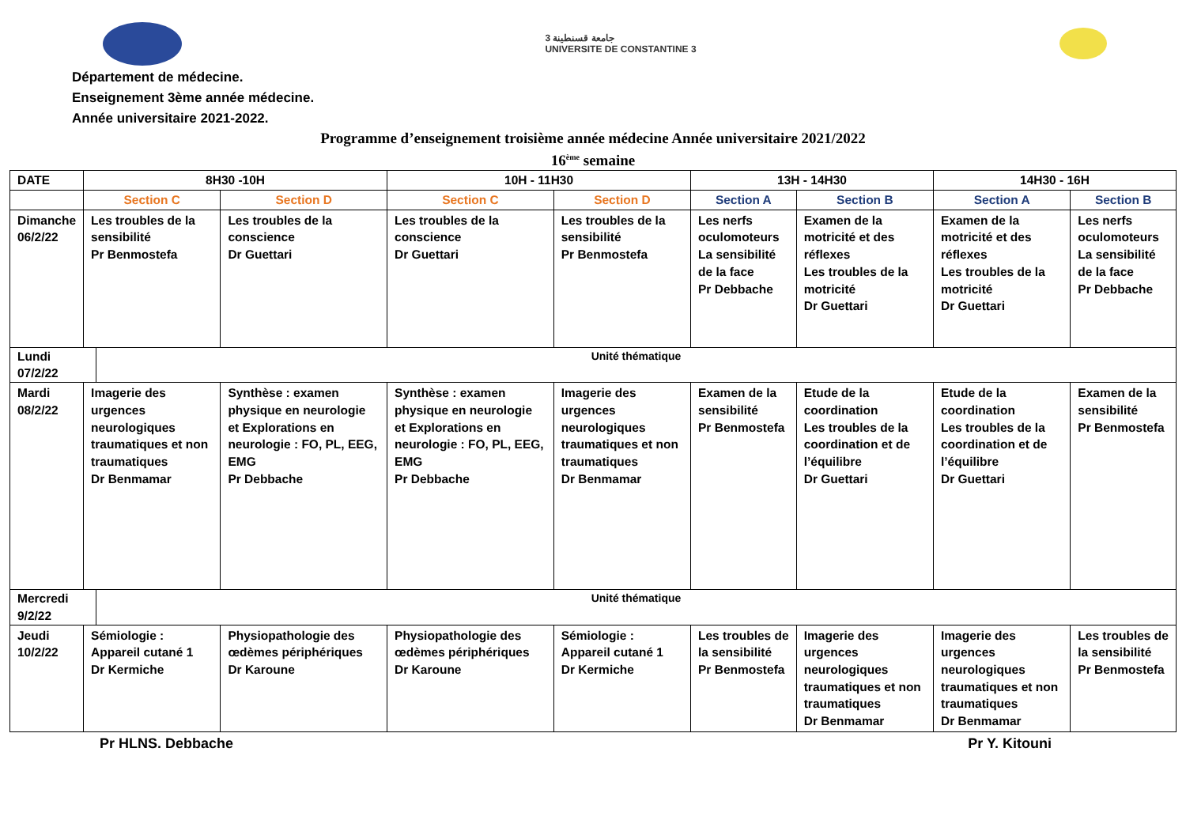جامعة قسنطينة 3
UNIVERSITE DE CONSTANTINE 3
Département de médecine.
Enseignement 3ème année médecine.
Année universitaire 2021-2022.
Programme d’enseignement troisième année médecine Année universitaire 2021/2022
16<sup>ème</sup> semaine
| DATE | 8H30 -10H | | 10H - 11H30 | | 13H - 14H30 | | 14H30 - 16H | |
| --- | --- | --- | --- | --- | --- | --- | --- | --- |
| | Section C | Section D | Section C | Section D | Section A | Section B | Section A | Section B |
| Dimanche 06/2/22 | Les troubles de la sensibilité Pr Benmostefa | Les troubles de la conscience Dr Guettari | Les troubles de la conscience Dr Guettari | Les troubles de la sensibilité Pr Benmostefa | Les nerfs oculomoteurs La sensibilité de la face Pr Debbache | Examen de la motricité et des réflexes Les troubles de la motricité Dr Guettari | Examen de la motricité et des réflexes Les troubles de la motricité Dr Guettari | Les nerfs oculomoteurs La sensibilité de la face Pr Debbache |
| Lundi 07/2/22 Unité thématique | | | | | | | | |
| Mardi 08/2/22 | Imagerie des urgences neurologiques traumatiques et non traumatiques Dr Benmamar | Synthèse : examen physique en neurologie et Explorations en neurologie : FO, PL, EEG, EMG Pr Debbache | Synthèse : examen physique en neurologie et Explorations en neurologie : FO, PL, EEG, EMG Pr Debbache | Imagerie des urgences neurologiques traumatiques et non traumatiques Dr Benmamar | Examen de la sensibilité Pr Benmostefa | Etude de la coordination Les troubles de la coordination et de l’équilibre Dr Guettari | Etude de la coordination Les troubles de la coordination et de l’équilibre Dr Guettari | Examen de la sensibilité Pr Benmostefa |
| Mercredi 9/2/22 Unité thématique | | | | | | | | |
| Jeudi 10/2/22 | Sémiologie : Appareil cutané 1 Dr Kermiche | Physiopathologie des œdèmes périphériques Dr Karoune | Physiopathologie des œdèmes périphériques Dr Karoune | Sémiologie : Appareil cutané 1 Dr Kermiche | Les troubles de la sensibilité Pr Benmostefa | Imagerie des urgences neurologiques traumatiques et non traumatiques Dr Benmamar | Imagerie des urgences neurologiques traumatiques et non traumatiques Dr Benmamar | Les troubles de la sensibilité Pr Benmostefa |
Pr HLNS. Debbache Pr Y. Kitouni